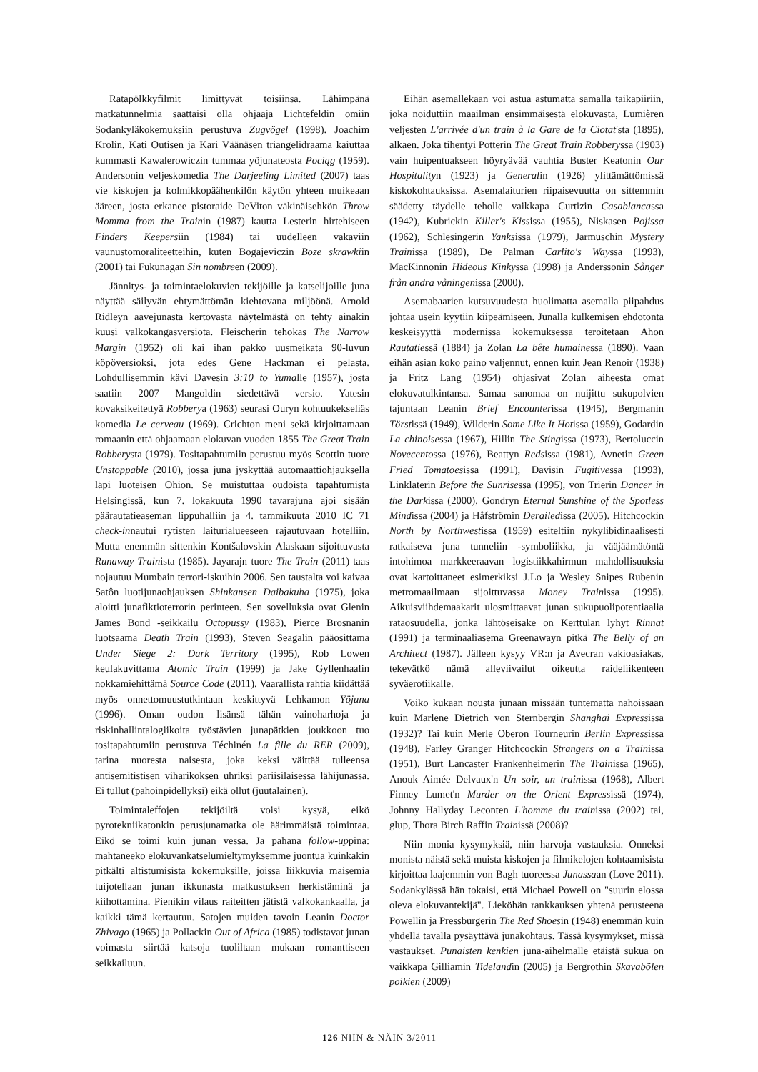Ratapölkkyfilmit limittyvät toisiinsa. Lähimpänä matkatunnelmia saattaisi olla ohjaaja Lichtefeldin omiin Sodankyläkokemuksiin perustuva Zugvögel (1998). Joachim Krolin, Kati Outisen ja Kari Väänäsen triangelidraama kaiuttaa kummasti Kawalerowiczin tummaa yöjunateosta Pociąg (1959). Andersonin veljeskomedia The Darjeeling Limited (2007) taas vie kiskojen ja kolmikkopäähenkilön käytön yhteen muikeaan ääreen, josta erkanee pistoraide DeViton väkinäisehkön Throw Momma from the Trainin (1987) kautta Lesterin hirtehiseen Finders Keepersiin (1984) tai uudelleen vakaviin vaunustomoraliteetteihin, kuten Bogajeviczin Boze skrawkiin (2001) tai Fukunagan Sin nombreen (2009).
Jännitys- ja toimintaelokuvien tekijöille ja katselijoille juna näyttää säilyvän ehtymättömän kiehtovana miljöönä. Arnold Ridleyn aavejunasta kertovasta näytelmästä on tehty ainakin kuusi valkokangasversiota. Fleischerin tehokas The Narrow Margin (1952) oli kai ihan pakko uusmeikata 90-luvun köpöversioksi, jota edes Gene Hackman ei pelasta. Lohdullisemmin kävi Davesin 3:10 to Yumalle (1957), josta saatiin 2007 Mangoldin siedettävä versio. Yatesin kovaksikeitettyä Robberya (1963) seurasi Ouryn kohtuukekseliäs komedia Le cerveau (1969). Crichton meni sekä kirjoittamaan romaanin että ohjaamaan elokuvan vuoden 1855 The Great Train Robberysta (1979). Tositapahtumiin perustuu myös Scottin tuore Unstoppable (2010), jossa juna jyskyttää automaattiohjauksella läpi luoteisen Ohion. Se muistuttaa oudoista tapahtumista Helsingissä, kun 7. lokakuuta 1990 tavarajuna ajoi sisään päärautatieaseman lippuhalliin ja 4. tammikuuta 2010 IC 71 check-innautui rytisten laiturialueeseen rajautuvaan hotelliin. Mutta enemmän sittenkin Kontšalovskin Alaskaan sijoittuvasta Runaway Trainista (1985). Jayarajn tuore The Train (2011) taas nojautuu Mumbain terrori-iskuihin 2006. Sen taustalta voi kaivaa Satôn luotijunaohjauksen Shinkansen Daibakuha (1975), joka aloitti junafiktioterrorin perinteen. Sen sovelluksia ovat Glenin James Bond -seikkailu Octopussy (1983), Pierce Brosnanin luotsaama Death Train (1993), Steven Seagalin pääosittama Under Siege 2: Dark Territory (1995), Rob Lowen keulakuvittama Atomic Train (1999) ja Jake Gyllenhaalin nokkamiehittämä Source Code (2011). Vaarallista rahtia kiidättää myös onnettomuustutkintaan keskittyvä Lehkamon Yöjuna (1996). Oman oudon lisänsä tähän vainoharhoja ja riskinhallintalogiikoita työstävien junapätkien joukkoon tuo tositapahtumiin perustuva Téchinén La fille du RER (2009), tarina nuoresta naisesta, joka keksi väittää tulleensa antisemitistisen viharikoksen uhriksi pariisilaisessa lähijunassa. Ei tullut (pahoinpidellyksi) eikä ollut (juutalainen).
Toimintaleffojen tekijöiltä voisi kysyä, eikö pyrotekniikatonkin perusjunamatka ole äärimmäistä toimintaa. Eikö se toimi kuin junan vessa. Ja pahana follow-uppina: mahtaneeko elokuvankatselumieltymyksemme juontua kuinkakin pitkälti altistumisista kokemuksille, joissa liikkuvia maisemia tuijotellaan junan ikkunasta matkustuksen herkistäminä ja kiihottamina. Pienikin vilaus raiteitten jätistä valkokankaalla, ja kaikki tämä kertautuu. Satojen muiden tavoin Leanin Doctor Zhivago (1965) ja Pollackin Out of Africa (1985) todistavat junan voimasta siirtää katsoja tuoliltaan mukaan romanttiseen seikkailuun.
Eihän asemallekaan voi astua astumatta samalla taikapiiriin, joka noiduttiin maailman ensimmäisestä elokuvasta, Lumièren veljesten L'arrivée d'un train à la Gare de la Ciotat'sta (1895), alkaen. Joka tihentyi Potterin The Great Train Robberyssa (1903) vain huipentuakseen höyryävää vauhtia Buster Keatonin Our Hospitalityn (1923) ja Generalin (1926) ylittämättömissä kiskokohtauksissa. Asemalaiturien riipaisevuutta on sittemmin säädetty täydelle teholle vaikkapa Curtizin Casablancassa (1942), Kubrickin Killer's Kississa (1955), Niskasen Pojissa (1962), Schlesingerin Yanksissa (1979), Jarmuschin Mystery Trainissa (1989), De Palman Carlito's Wayssa (1993), MacKinnonin Hideous Kinkyssa (1998) ja Anderssonin Sånger från andra våningenissa (2000).
Asemabaarien kutsuvuudesta huolimatta asemalla piipahdus johtaa usein kyytiin kiipeämiseen. Junalla kulkemisen ehdotonta keskeisyyttä modernissa kokemuksessa teroitetaan Ahon Rautatiessä (1884) ja Zolan La bête humainessa (1890). Vaan eihän asian koko paino valjennut, ennen kuin Jean Renoir (1938) ja Fritz Lang (1954) ohjasivat Zolan aiheesta omat elokuvatulkintansa. Samaa sanomaa on nuijittu sukupolvien tajuntaan Leanin Brief Encounterissa (1945), Bergmanin Törstissä (1949), Wilderin Some Like It Hotissa (1959), Godardin La chinoisessa (1967), Hillin The Stingissa (1973), Bertoluccin Novecentossa (1976), Beattyn Redsissa (1981), Avnetin Green Fried Tomatoesissa (1991), Davisin Fugitivessa (1993), Linklaterin Before the Sunrisessa (1995), von Trierin Dancer in the Darkissa (2000), Gondryn Eternal Sunshine of the Spotless Mindissa (2004) ja Håfströmin Derailedissa (2005). Hitchcockin North by Northwestissa (1959) esiteltiin nykylibidinaalisesti ratkaiseva juna tunneliin -symboliikka, ja vääjäämätöntä intohimoa markkeeraavan logistiikkahirmun mahdollisuuksia ovat kartoittaneet esimerkiksi J.Lo ja Wesley Snipes Rubenin metromaailmaan sijoittuvassa Money Trainissa (1995). Aikuisviihdemaakarit ulosmittaavat junan sukupuolipotentiaalia rataosuudella, jonka lähtöseisake on Kerttulan lyhyt Rinnat (1991) ja terminaaliasema Greenawayn pitkä The Belly of an Architect (1987). Jälleen kysyy VR:n ja Avecran vakioasiakas, tekevätkö nämä alleviivailut oikeutta raideliikenteen syväerotiikalle.
Voiko kukaan nousta junaan missään tuntematta nahoissaan kuin Marlene Dietrich von Sternbergin Shanghai Expressissa (1932)? Tai kuin Merle Oberon Tourneurin Berlin Expressissa (1948), Farley Granger Hitchcockin Strangers on a Trainissa (1951), Burt Lancaster Frankenheimerin The Trainissa (1965), Anouk Aimée Delvaux'n Un soir, un trainissa (1968), Albert Finney Lumet'n Murder on the Orient Expressissä (1974), Johnny Hallyday Leconten L'homme du trainissa (2002) tai, glup, Thora Birch Raffin Trainissä (2008)?
Niin monia kysymyksiä, niin harvoja vastauksia. Onneksi monista näistä sekä muista kiskojen ja filmikelojen kohtaamisista kirjoittaa laajemmin von Bagh tuoreessa Junassaan (Love 2011). Sodankylässä hän tokaisi, että Michael Powell on "suurin elossa oleva elokuvantekijä". Lieköhän rankkauksen yhtenä perusteena Powellin ja Pressburgerin The Red Shoesin (1948) enemmän kuin yhdellä tavalla pysäyttävä junakohtaus. Tässä kysymykset, missä vastaukset. Punaisten kenkien juna-aihelmalle etäistä sukua on vaikkapa Gilliamin Tidelandin (2005) ja Bergrothin Skavabölen poikien (2009)
126 NIIN & NÄIN 3/2011